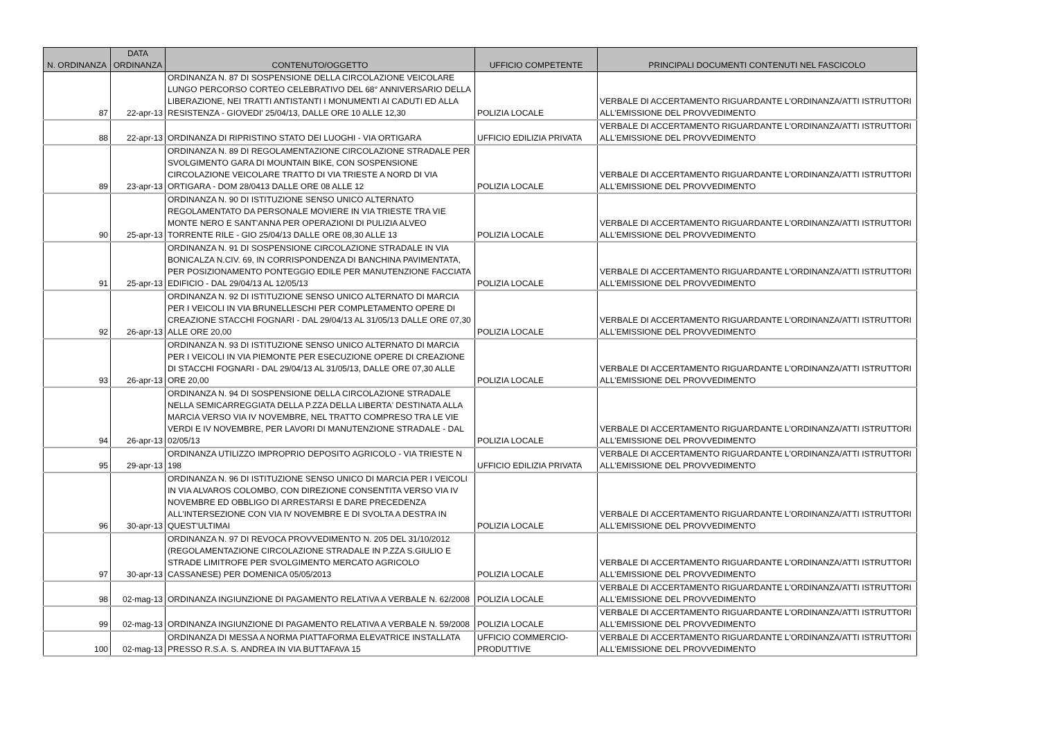| N. ORDINANZA | DATA ORDINANZA | CONTENUTO/OGGETTO | UFFICIO COMPETENTE | PRINCIPALI DOCUMENTI CONTENUTI NEL FASCICOLO |
| --- | --- | --- | --- | --- |
| 87 | 22-apr-13 | ORDINANZA N. 87 DI SOSPENSIONE DELLA CIRCOLAZIONE VEICOLARE LUNGO PERCORSO CORTEO CELEBRATIVO DEL 68° ANNIVERSARIO DELLA LIBERAZIONE, NEI TRATTI ANTISTANTI I MONUMENTI AI CADUTI ED ALLA RESISTENZA - GIOVEDI' 25/04/13, DALLE ORE 10 ALLE 12,30 | POLIZIA LOCALE | VERBALE DI ACCERTAMENTO RIGUARDANTE L'ORDINANZA/ATTI ISTRUTTORI ALL'EMISSIONE DEL PROVVEDIMENTO |
| 88 | 22-apr-13 | ORDINANZA DI RIPRISTINO STATO DEI LUOGHI - VIA ORTIGARA | UFFICIO EDILIZIA PRIVATA | VERBALE DI ACCERTAMENTO RIGUARDANTE L'ORDINANZA/ATTI ISTRUTTORI ALL'EMISSIONE DEL PROVVEDIMENTO |
| 89 | 23-apr-13 | ORDINANZA N. 89 DI REGOLAMENTAZIONE CIRCOLAZIONE STRADALE PER SVOLGIMENTO GARA DI MOUNTAIN BIKE, CON SOSPENSIONE CIRCOLAZIONE VEICOLARE TRATTO DI VIA TRIESTE A NORD DI VIA ORTIGARA - DOM 28/0413 DALLE ORE 08 ALLE 12 | POLIZIA LOCALE | VERBALE DI ACCERTAMENTO RIGUARDANTE L'ORDINANZA/ATTI ISTRUTTORI ALL'EMISSIONE DEL PROVVEDIMENTO |
| 90 | 25-apr-13 | ORDINANZA N. 90 DI ISTITUZIONE SENSO UNICO ALTERNATO REGOLAMENTATO DA PERSONALE MOVIERE IN VIA TRIESTE TRA VIE MONTE NERO E SANT'ANNA PER OPERAZIONI DI PULIZIA ALVEO TORRENTE RILE - GIO 25/04/13 DALLE ORE 08,30 ALLE 13 | POLIZIA LOCALE | VERBALE DI ACCERTAMENTO RIGUARDANTE L'ORDINANZA/ATTI ISTRUTTORI ALL'EMISSIONE DEL PROVVEDIMENTO |
| 91 | 25-apr-13 | ORDINANZA N. 91 DI SOSPENSIONE CIRCOLAZIONE STRADALE IN VIA BONICALZA N.CIV. 69, IN CORRISPONDENZA DI BANCHINA PAVIMENTATA, PER POSIZIONAMENTO PONTEGGIO EDILE PER MANUTENZIONE FACCIATA EDIFICIO - DAL 29/04/13 AL 12/05/13 | POLIZIA LOCALE | VERBALE DI ACCERTAMENTO RIGUARDANTE L'ORDINANZA/ATTI ISTRUTTORI ALL'EMISSIONE DEL PROVVEDIMENTO |
| 92 | 26-apr-13 | ORDINANZA N. 92 DI ISTITUZIONE SENSO UNICO ALTERNATO DI MARCIA PER I VEICOLI IN VIA BRUNELLESCHI PER COMPLETAMENTO OPERE DI CREAZIONE STACCHI FOGNARI - DAL 29/04/13 AL 31/05/13 DALLE ORE 07,30 ALLE ORE 20,00 | POLIZIA LOCALE | VERBALE DI ACCERTAMENTO RIGUARDANTE L'ORDINANZA/ATTI ISTRUTTORI ALL'EMISSIONE DEL PROVVEDIMENTO |
| 93 | 26-apr-13 | ORDINANZA N. 93 DI ISTITUZIONE SENSO UNICO ALTERNATO DI MARCIA PER I VEICOLI IN VIA PIEMONTE PER ESECUZIONE OPERE DI CREAZIONE DI STACCHI FOGNARI - DAL 29/04/13 AL 31/05/13, DALLE ORE 07,30 ALLE ORE 20,00 | POLIZIA LOCALE | VERBALE DI ACCERTAMENTO RIGUARDANTE L'ORDINANZA/ATTI ISTRUTTORI ALL'EMISSIONE DEL PROVVEDIMENTO |
| 94 | 26-apr-13 | ORDINANZA N. 94 DI SOSPENSIONE DELLA CIRCOLAZIONE STRADALE NELLA SEMICARREGGIATA DELLA P.ZZA DELLA LIBERTA' DESTINATA ALLA MARCIA VERSO VIA IV NOVEMBRE, NEL TRATTO COMPRESO TRA LE VIE VERDI E IV NOVEMBRE, PER LAVORI DI MANUTENZIONE STRADALE - DAL 02/05/13 | POLIZIA LOCALE | VERBALE DI ACCERTAMENTO RIGUARDANTE L'ORDINANZA/ATTI ISTRUTTORI ALL'EMISSIONE DEL PROVVEDIMENTO |
| 95 | 29-apr-13 | ORDINANZA UTILIZZO IMPROPRIO DEPOSITO AGRICOLO - VIA TRIESTE N 198 | UFFICIO EDILIZIA PRIVATA | VERBALE DI ACCERTAMENTO RIGUARDANTE L'ORDINANZA/ATTI ISTRUTTORI ALL'EMISSIONE DEL PROVVEDIMENTO |
| 96 | 30-apr-13 | ORDINANZA N. 96 DI ISTITUZIONE SENSO UNICO DI MARCIA PER I VEICOLI IN VIA ALVAROS COLOMBO, CON DIREZIONE CONSENTITA VERSO VIA IV NOVEMBRE ED OBBLIGO DI ARRESTARSI E DARE PRECEDENZA ALL'INTERSEZIONE CON VIA IV NOVEMBRE E DI SVOLTA A DESTRA IN QUEST'ULTIMAI | POLIZIA LOCALE | VERBALE DI ACCERTAMENTO RIGUARDANTE L'ORDINANZA/ATTI ISTRUTTORI ALL'EMISSIONE DEL PROVVEDIMENTO |
| 97 | 30-apr-13 | ORDINANZA N. 97 DI REVOCA PROVVEDIMENTO N. 205 DEL 31/10/2012 (REGOLAMENTAZIONE CIRCOLAZIONE STRADALE IN P.ZZA S.GIULIO E STRADE LIMITROFE PER SVOLGIMENTO MERCATO AGRICOLO CASSANESE) PER DOMENICA 05/05/2013 | POLIZIA LOCALE | VERBALE DI ACCERTAMENTO RIGUARDANTE L'ORDINANZA/ATTI ISTRUTTORI ALL'EMISSIONE DEL PROVVEDIMENTO |
| 98 | 02-mag-13 | ORDINANZA INGIUNZIONE DI PAGAMENTO RELATIVA A VERBALE N. 62/2008 | POLIZIA LOCALE | VERBALE DI ACCERTAMENTO RIGUARDANTE L'ORDINANZA/ATTI ISTRUTTORI ALL'EMISSIONE DEL PROVVEDIMENTO |
| 99 | 02-mag-13 | ORDINANZA INGIUNZIONE DI PAGAMENTO RELATIVA A VERBALE N. 59/2008 | POLIZIA LOCALE | VERBALE DI ACCERTAMENTO RIGUARDANTE L'ORDINANZA/ATTI ISTRUTTORI ALL'EMISSIONE DEL PROVVEDIMENTO |
| 100 | 02-mag-13 | ORDINANZA DI MESSA A NORMA PIATTAFORMA ELEVATRICE INSTALLATA PRESSO R.S.A. S. ANDREA IN VIA BUTTAFAVA 15 | UFFICIO COMMERCIO-PRODUTTIVE | VERBALE DI ACCERTAMENTO RIGUARDANTE L'ORDINANZA/ATTI ISTRUTTORI ALL'EMISSIONE DEL PROVVEDIMENTO |